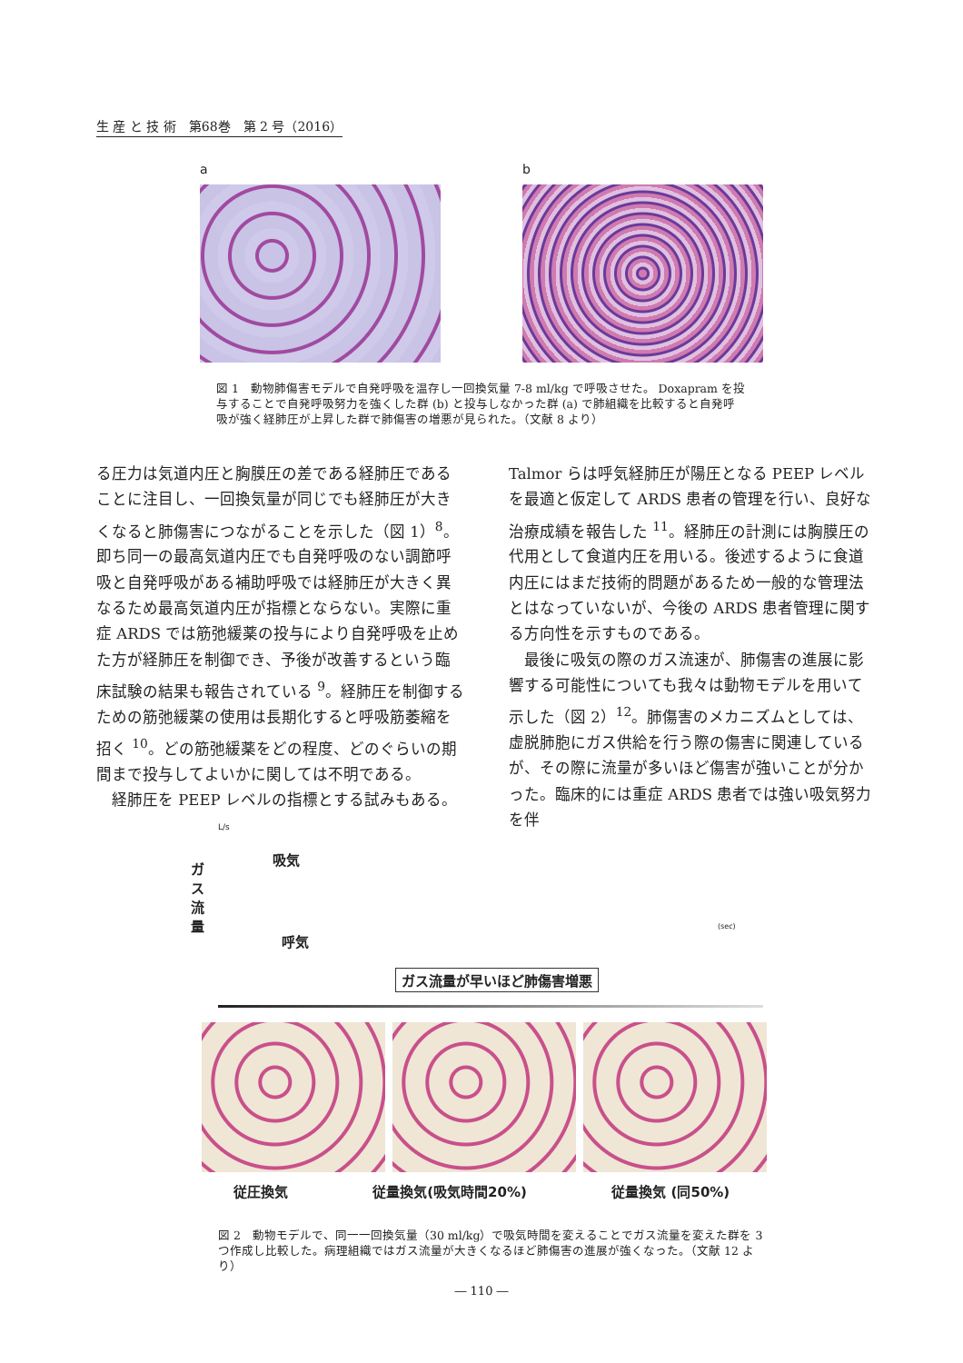生 産 と 技 術　第68巻　第 2 号（2016）
a b
図 1　動物肺傷害モデルで自発呼吸を温存し一回換気量 7-8 ml/kg で呼吸させた。 Doxapram を投与することで自発呼吸努力を強くした群 (b) と投与しなかった群 (a) で肺組織を比較すると自発呼吸が強く経肺圧が上昇した群で肺傷害の増悪が見られた。（文献 8 より）
る圧力は気道内圧と胸膜圧の差である経肺圧であることに注目し、一回換気量が同じでも経肺圧が大きくなると肺傷害につながることを示した（図 1）<sup>8</sup>。即ち同一の最高気道内圧でも自発呼吸のない調節呼吸と自発呼吸がある補助呼吸では経肺圧が大きく異なるため最高気道内圧が指標とならない。実際に重症 ARDS では筋弛緩薬の投与により自発呼吸を止めた方が経肺圧を制御でき、予後が改善するという臨床試験の結果も報告されている <sup>9</sup>。経肺圧を制御するための筋弛緩薬の使用は長期化すると呼吸筋萎縮を招く <sup>10</sup>。どの筋弛緩薬をどの程度、どのぐらいの期間まで投与してよいかに関しては不明である。
　経肺圧を PEEP レベルの指標とする試みもある。
Talmor らは呼気経肺圧が陽圧となる PEEP レベルを最適と仮定して ARDS 患者の管理を行い、良好な治療成績を報告した <sup>11</sup>。経肺圧の計測には胸膜圧の代用として食道内圧を用いる。後述するように食道内圧にはまだ技術的問題があるため一般的な管理法とはなっていないが、今後の ARDS 患者管理に関する方向性を示すものである。
　最後に吸気の際のガス流速が、肺傷害の進展に影響する可能性についても我々は動物モデルを用いて示した（図 2）<sup>12</sup>。肺傷害のメカニズムとしては、虚脱肺胞にガス供給を行う際の傷害に関連しているが、その際に流量が多いほど傷害が強いことが分かった。臨床的には重症 ARDS 患者では強い吸気努力を伴
L/s
ガス流量
吸気
呼気
(sec)
ガス流量が早いほど肺傷害増悪
従圧換気 従量換気(吸気時間20%) 従量換気 (同50%)
図 2　動物モデルで、同一一回換気量（30 ml/kg）で吸気時間を変えることでガス流量を変えた群を 3 つ作成し比較した。病理組織ではガス流量が大きくなるほど肺傷害の進展が強くなった。（文献 12 より）
― 110 ―